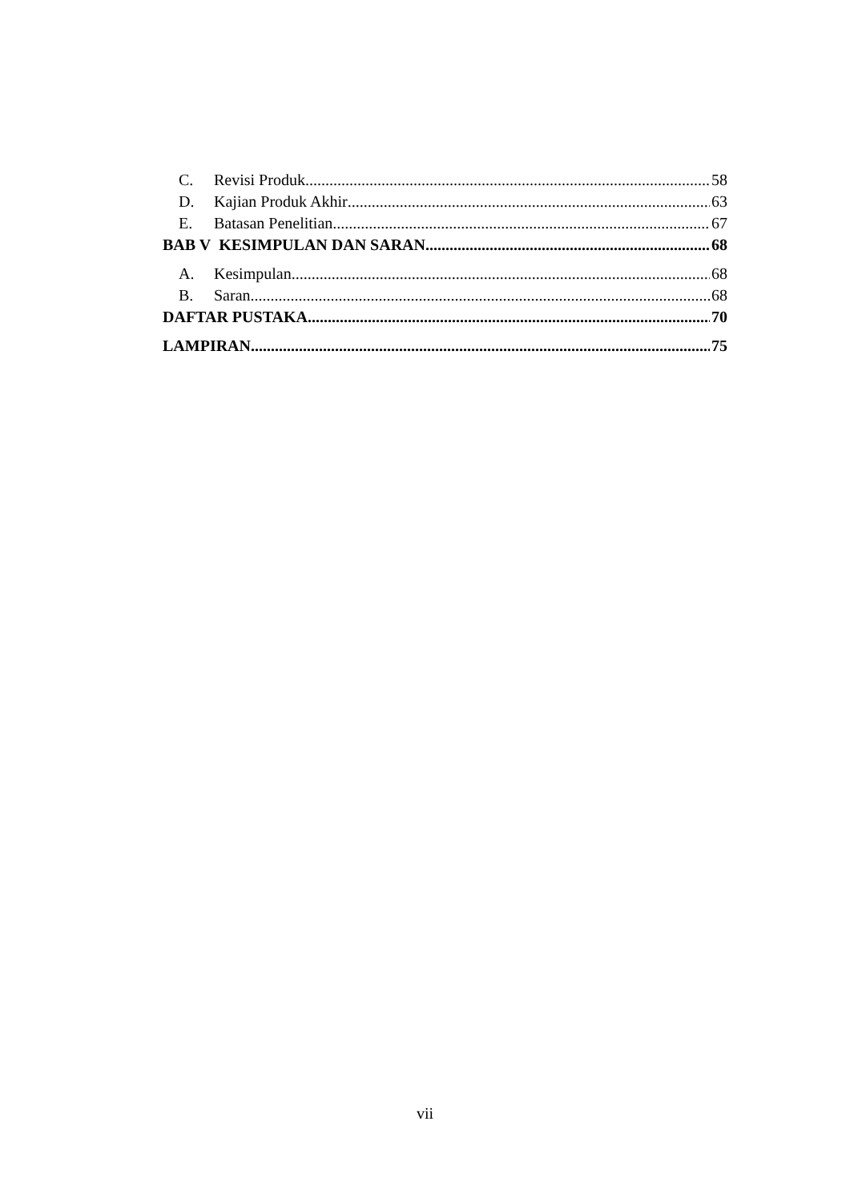C. Revisi Produk 58
D. Kajian Produk Akhir 63
E. Batasan Penelitian 67
BAB V KESIMPULAN DAN SARAN 68
A. Kesimpulan 68
B. Saran 68
DAFTAR PUSTAKA 70
LAMPIRAN 75
vii